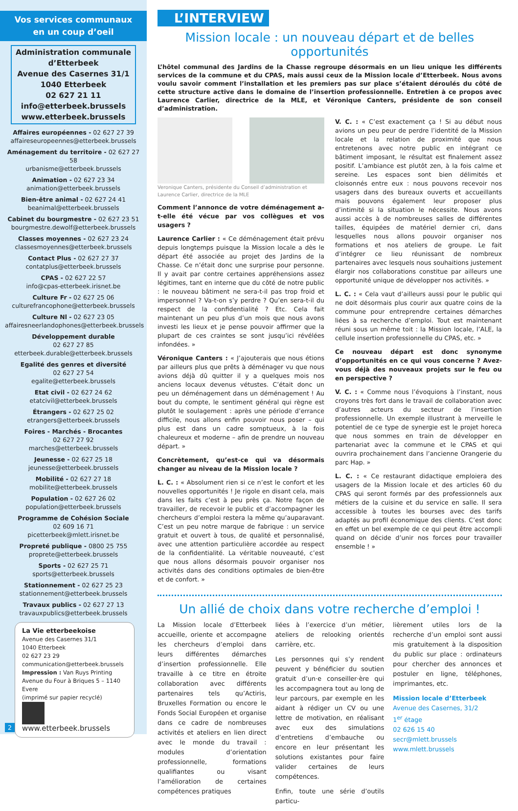Vos services communaux
en un coup d’oeil
Administration communale d’Etterbeek
Avenue des Casernes 31/1
1040 Etterbeek
02 627 21 11
info@etterbeek.brussels
www.etterbeek.brussels
Affaires européennes - 02 627 27 39
affaireseuropeennes@etterbeek.brussels
Aménagement du territoire - 02 627 27 58
urbanisme@etterbeek.brussels
Animation - 02 627 23 34
animation@etterbeek.brussels
Bien-être animal - 02 627 24 41
beanimal@etterbeek.brussels
Cabinet du bourgmestre - 02 627 23 51
bourgmestre.dewolf@etterbeek.brussels
Classes moyennes - 02 627 23 24
classesmoyennes@etterbeek.brussels
Contact Plus - 02 627 27 37
contatplus@etterbeek.brussels
CPAS - 02 627 22 57
info@cpas-etterbeek.irisnet.be
Culture Fr - 02 627 25 06
culturefrancophone@etterbeek.brussels
Culture Nl - 02 627 23 05
affairesneerlandophones@etterbeek.brussels
Développement durable
02 627 27 85
etterbeek.durable@etterbeek.brussels
Egalité des genres et diversité
02 627 27 54
egalite@etterbeek.brussels
Etat civil - 02 627 24 62
etatcivil@etterbeek.brussels
Étrangers - 02 627 25 02
etrangers@etterbeek.brussels
Foires - Marchés - Brocantes
02 627 27 92
marches@etterbeek.brussels
Jeunesse - 02 627 25 18
jeunesse@etterbeek.brussels
Mobilité - 02 627 27 18
mobilite@etterbeek.brussels
Population - 02 627 26 02
population@etterbeek.brussels
Programme de Cohésion Sociale
02 609 16 71
picetterbeek@mlett.irisnet.be
Propreté publique - 0800 25 755
proprete@etterbeek.brussels
Sports - 02 627 25 71
sports@etterbeek.brussels
Stationnement - 02 627 25 23
stationnement@etterbeek.brussels
Travaux publics - 02 627 27 13
travauxpublics@etterbeek.brussels
La Vie etterbeekoise
Avenue des Casernes 31/1
1040 Etterbeek
02 627 23 29
communication@etterbeek.brussels
Impression : Van Ruys Printing
Avenue du Four à Briques 5 – 1140 Evere
(imprimé sur papier recyclé)
www.etterbeek.brussels
2
L’INTERVIEW
Mission locale : un nouveau départ et de belles opportunités
L’hôtel communal des Jardins de la Chasse regroupe désormais en un lieu unique les différents services de la commune et du CPAS, mais aussi ceux de la Mission locale d’Etterbeek. Nous avons voulu savoir comment l’installation et les premiers pas sur place s’étaient déroulés du côté de cette structure active dans le domaine de l’insertion professionnelle. Entretien à ce propos avec Laurence Carlier, directrice de la MLE, et Véronique Canters, présidente de son conseil d’administration.
Veronique Canters, présidente du Conseil d’administration et Laurence Carlier, directrice de la MLE
Comment l’annonce de votre déménagement a-t-elle été vécue par vos collègues et vos usagers ?
Laurence Carlier : « Ce déménagement était prévu depuis longtemps puisque la Mission locale a dès le départ été associée au projet des Jardins de la Chasse. Ce n’était donc une surprise pour personne. Il y avait par contre certaines appréhensions assez légitimes, tant en interne que du côté de notre public : le nouveau bâtiment ne sera-t-il pas trop froid et impersonnel ? Va-t-on s’y perdre ? Qu’en sera-t-il du respect de la confidentialité ? Etc. Cela fait maintenant un peu plus d’un mois que nous avons investi les lieux et je pense pouvoir affirmer que la plupart de ces craintes se sont jusqu’ici révélées infondées. »
Véronique Canters : « J’ajouterais que nous étions par ailleurs plus que prêts à déménager vu que nous avions déjà dû quitter il y a quelques mois nos anciens locaux devenus vétustes. C’était donc un peu un déménagement dans un déménagement ! Au bout du compte, le sentiment général qui règne est plutôt le soulagement : après une période d’errance difficile, nous allons enfin pouvoir nous poser – qui plus est dans un cadre somptueux, à la fois chaleureux et moderne – afin de prendre un nouveau départ. »
Concrètement, qu’est-ce qui va désormais changer au niveau de la Mission locale ?
L. C. : « Absolument rien si ce n’est le confort et les nouvelles opportunités ! Je rigole en disant cela, mais dans les faits c’est à peu près ça. Notre façon de travailler, de recevoir le public et d’accompagner les chercheurs d’emploi restera la même qu’auparavant. C’est un peu notre marque de fabrique : un service gratuit et ouvert à tous, de qualité et personnalisé, avec une attention particulière accordée au respect de la confidentialité. La véritable nouveauté, c’est que nous allons désormais pouvoir organiser nos activités dans des conditions optimales de bien-être et de confort. »
V. C. : « C’est exactement ça ! Si au début nous avions un peu peur de perdre l’identité de la Mission locale et la relation de proximité que nous entretenons avec notre public en intégrant ce bâtiment imposant, le résultat est finalement assez positif. L’ambiance est plutôt zen, à la fois calme et sereine. Les espaces sont bien délimités et cloisonnés entre eux : nous pouvons recevoir nos usagers dans des bureaux ouverts et accueillants mais pouvons également leur proposer plus d’intimité si la situation le nécessite. Nous avons aussi accès à de nombreuses salles de différentes tailles, équipées de matériel dernier cri, dans lesquelles nous allons pouvoir organiser nos formations et nos ateliers de groupe. Le fait d’intégrer ce lieu réunissant de nombreux partenaires avec lesquels nous souhaitions justement élargir nos collaborations constitue par ailleurs une opportunité unique de développer nos activités. »
L. C. : « Cela vaut d’ailleurs aussi pour le public qui ne doit désormais plus courir aux quatre coins de la commune pour entreprendre certaines démarches liées à sa recherche d’emploi. Tout est maintenant réuni sous un même toit : la Mission locale, l’ALE, la cellule insertion professionnelle du CPAS, etc. »
Ce nouveau départ est donc synonyme d’opportunités en ce qui vous concerne ? Avez-vous déjà des nouveaux projets sur le feu ou en perspective ?
V. C. : « Comme nous l’évoquions à l’instant, nous croyons très fort dans le travail de collaboration avec d’autres acteurs du secteur de l’insertion professionnelle. Un exemple illustrant à merveille le potentiel de ce type de synergie est le projet horeca que nous sommes en train de développer en partenariat avec la commune et le CPAS et qui ouvrira prochainement dans l’ancienne Orangerie du parc Hap. »
L. C. : « Ce restaurant didactique emploiera des usagers de la Mission locale et des articles 60 du CPAS qui seront formés par des professionnels aux métiers de la cuisine et du service en salle. Il sera accessible à toutes les bourses avec des tarifs adaptés au profil économique des clients. C’est donc en effet un bel exemple de ce qui peut être accompli quand on décide d’unir nos forces pour travailler ensemble ! »
Un allié de choix dans votre recherche d’emploi !
La Mission locale d’Etterbeek accueille, oriente et accompagne les chercheurs d’emploi dans leurs différentes démarches d’insertion professionnelle. Elle travaille à ce titre en étroite collaboration avec différents partenaires tels qu’Actiris, Bruxelles Formation ou encore le Fonds Social Européen et organise dans ce cadre de nombreuses activités et ateliers en lien direct avec le monde du travail : modules d’orientation professionnelle, formations qualifiantes ou visant l’amélioration de certaines compétences pratiques
liées à l’exercice d’un métier, ateliers de relooking orientés carrière, etc.
Les personnes qui s’y rendent peuvent y bénéficier du soutien gratuit d’un·e conseiller·ère qui les accompagnera tout au long de leur parcours, par exemple en les aidant à rédiger un CV ou une lettre de motivation, en réalisant avec eux des simulations d’entretiens d’embauche ou encore en leur présentant les solutions existantes pour faire valider certaines de leurs compétences.
Enfin, toute une série d’outils particu-
lièrement utiles lors de la recherche d’un emploi sont aussi mis gratuitement à la disposition du public sur place : ordinateurs pour chercher des annonces et postuler en ligne, téléphones, imprimantes, etc.
Mission locale d’Etterbeek
Avenue des Casernes, 31/2
1<sup>er</sup> étage
02 626 15 40
secr@mlett.brussels
www.mlett.brussels